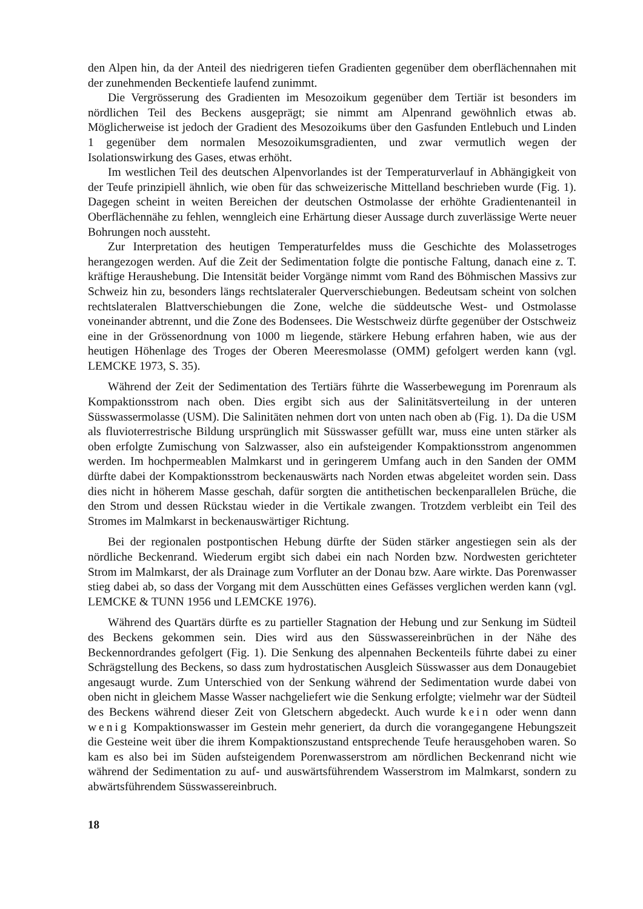den Alpen hin, da der Anteil des niedrigeren tiefen Gradienten gegenüber dem oberflächennahen mit der zunehmenden Beckentiefe laufend zunimmt.
Die Vergrösserung des Gradienten im Mesozoikum gegenüber dem Tertiär ist besonders im nördlichen Teil des Beckens ausgeprägt; sie nimmt am Alpenrand gewöhnlich etwas ab. Möglicherweise ist jedoch der Gradient des Mesozoikums über den Gasfunden Entlebuch und Linden 1 gegenüber dem normalen Mesozoikumsgradienten, und zwar vermutlich wegen der Isolationswirkung des Gases, etwas erhöht.
Im westlichen Teil des deutschen Alpenvorlandes ist der Temperaturverlauf in Abhängigkeit von der Teufe prinzipiell ähnlich, wie oben für das schweizerische Mittelland beschrieben wurde (Fig. 1). Dagegen scheint in weiten Bereichen der deutschen Ostmolasse der erhöhte Gradientenanteil in Oberflächennähe zu fehlen, wenngleich eine Erhärtung dieser Aussage durch zuverlässige Werte neuer Bohrungen noch aussteht.
Zur Interpretation des heutigen Temperaturfeldes muss die Geschichte des Molassetroges herangezogen werden. Auf die Zeit der Sedimentation folgte die pontische Faltung, danach eine z. T. kräftige Heraushebung. Die Intensität beider Vorgänge nimmt vom Rand des Böhmischen Massivs zur Schweiz hin zu, besonders längs rechtslateraler Querverschiebungen. Bedeutsam scheint von solchen rechtslateralen Blattverschiebungen die Zone, welche die süddeutsche West- und Ostmolasse voneinander abtrennt, und die Zone des Bodensees. Die Westschweiz dürfte gegenüber der Ostschweiz eine in der Grössenordnung von 1000 m liegende, stärkere Hebung erfahren haben, wie aus der heutigen Höhenlage des Troges der Oberen Meeresmolasse (OMM) gefolgert werden kann (vgl. LEMCKE 1973, S. 35).
Während der Zeit der Sedimentation des Tertiärs führte die Wasserbewegung im Porenraum als Kompaktionsstrom nach oben. Dies ergibt sich aus der Salinitätsverteilung in der unteren Süsswassermolasse (USM). Die Salinitäten nehmen dort von unten nach oben ab (Fig. 1). Da die USM als fluvioterrestrische Bildung ursprünglich mit Süsswasser gefüllt war, muss eine unten stärker als oben erfolgte Zumischung von Salzwasser, also ein aufsteigender Kompaktionsstrom angenommen werden. Im hochpermeablen Malmkarst und in geringerem Umfang auch in den Sanden der OMM dürfte dabei der Kompaktionsstrom beckenauswärts nach Norden etwas abgeleitet worden sein. Dass dies nicht in höherem Masse geschah, dafür sorgten die antithetischen beckenparallelen Brüche, die den Strom und dessen Rückstau wieder in die Vertikale zwangen. Trotzdem verbleibt ein Teil des Stromes im Malmkarst in beckenauswärtiger Richtung.
Bei der regionalen postpontischen Hebung dürfte der Süden stärker angestiegen sein als der nördliche Beckenrand. Wiederum ergibt sich dabei ein nach Norden bzw. Nordwesten gerichteter Strom im Malmkarst, der als Drainage zum Vorfluter an der Donau bzw. Aare wirkte. Das Porenwasser stieg dabei ab, so dass der Vorgang mit dem Ausschütten eines Gefässes verglichen werden kann (vgl. LEMCKE & TUNN 1956 und LEMCKE 1976).
Während des Quartärs dürfte es zu partieller Stagnation der Hebung und zur Senkung im Südteil des Beckens gekommen sein. Dies wird aus den Süsswassereinbrüchen in der Nähe des Beckennordrandes gefolgert (Fig. 1). Die Senkung des alpennahen Beckenteils führte dabei zu einer Schrägstellung des Beckens, so dass zum hydrostatischen Ausgleich Süsswasser aus dem Donaugebiet angesaugt wurde. Zum Unterschied von der Senkung während der Sedimentation wurde dabei von oben nicht in gleichem Masse Wasser nachgeliefert wie die Senkung erfolgte; vielmehr war der Südteil des Beckens während dieser Zeit von Gletschern abgedeckt. Auch wurde kein oder wenn dann wenig Kompaktionswasser im Gestein mehr generiert, da durch die vorangegangene Hebungszeit die Gesteine weit über die ihrem Kompaktionszustand entsprechende Teufe herausgehoben waren. So kam es also bei im Süden aufsteigendem Porenwasserstrom am nördlichen Beckenrand nicht wie während der Sedimentation zu auf- und auswärtsführendem Wasserstrom im Malmkarst, sondern zu abwärtsführendem Süsswassereinbruch.
18